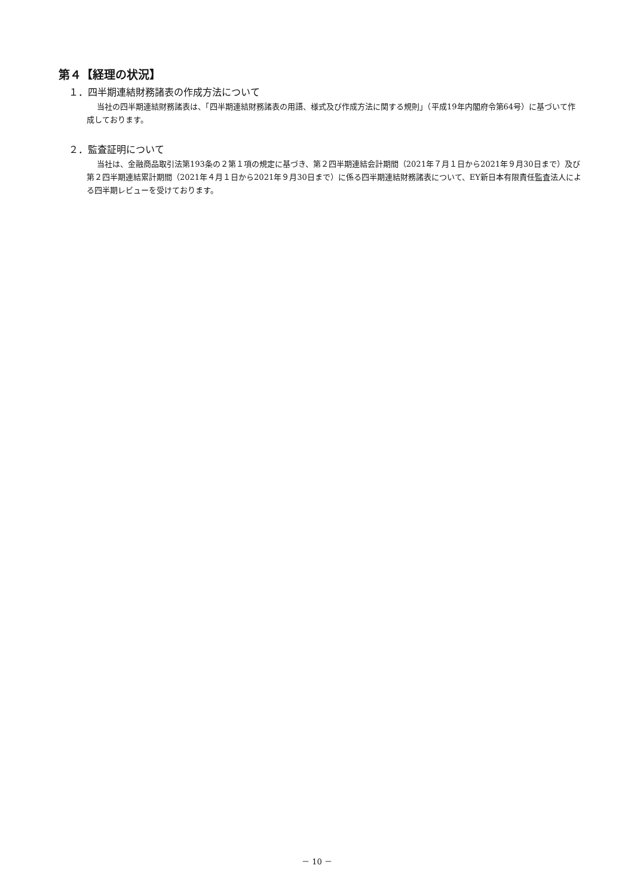第４【経理の状況】
１．四半期連結財務諸表の作成方法について
当社の四半期連結財務諸表は、「四半期連結財務諸表の用語、様式及び作成方法に関する規則」（平成19年内閣府令第64号）に基づいて作成しております。
２．監査証明について
当社は、金融商品取引法第193条の２第１項の規定に基づき、第２四半期連結会計期間（2021年７月１日から2021年９月30日まで）及び第２四半期連結累計期間（2021年４月１日から2021年９月30日まで）に係る四半期連結財務諸表について、EY新日本有限責任監査法人による四半期レビューを受けております。
－ 10 －